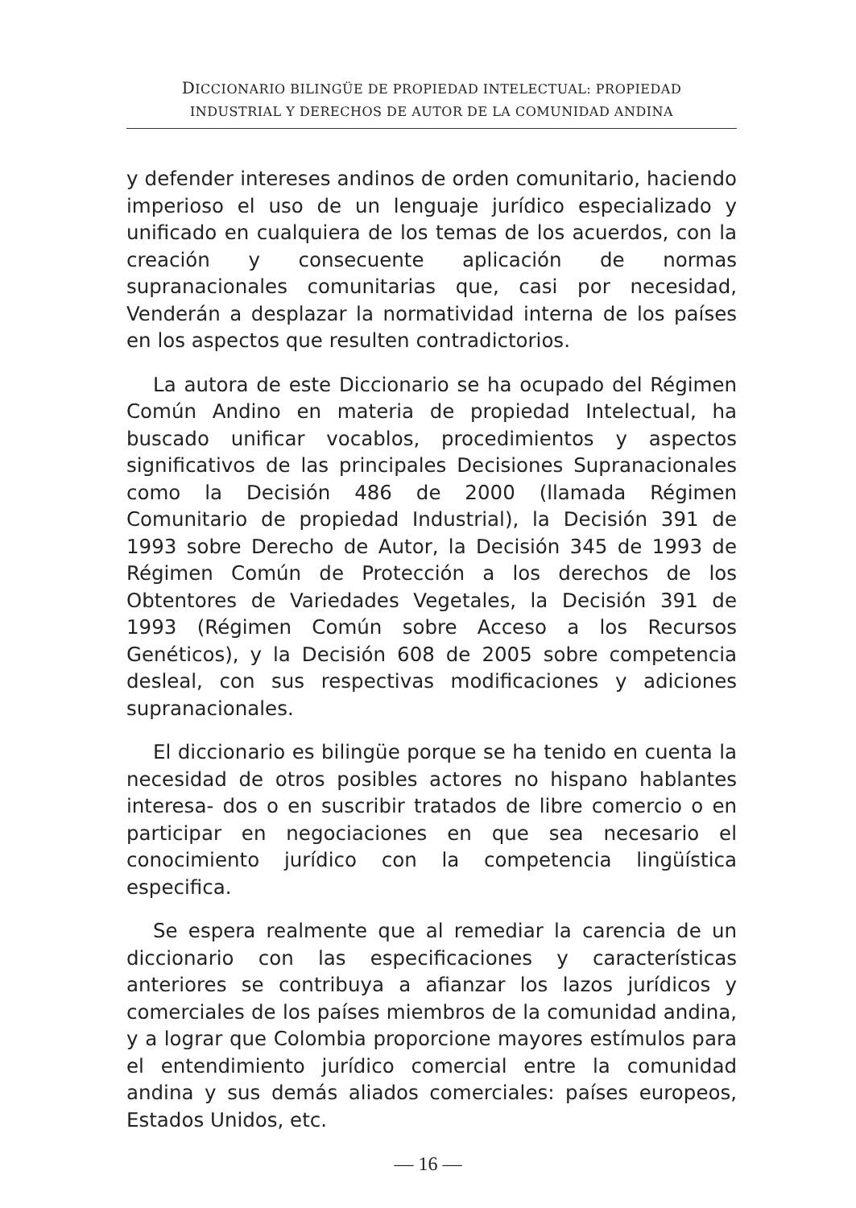DICCIONARIO BILINGÜE DE PROPIEDAD INTELECTUAL: PROPIEDAD
INDUSTRIAL Y DERECHOS DE AUTOR DE LA COMUNIDAD ANDINA
y defender intereses andinos de orden comunitario, haciendo imperioso el uso de un lenguaje jurídico especializado y unificado en cualquiera de los temas de los acuerdos, con la creación y consecuente aplicación de normas supranacionales comunitarias que, casi por necesidad, Venderán a desplazar la normatividad interna de los países en los aspectos que resulten contradictorios.
La autora de este Diccionario se ha ocupado del Régimen Común Andino en materia de propiedad Intelectual, ha buscado unificar vocablos, procedimientos y aspectos significativos de las principales Decisiones Supranacionales como la Decisión 486 de 2000 (llamada Régimen Comunitario de propiedad Industrial), la Decisión 391 de 1993 sobre Derecho de Autor, la Decisión 345 de 1993 de Régimen Común de Protección a los derechos de los Obtentores de Variedades Vegetales, la Decisión 391 de 1993 (Régimen Común sobre Acceso a los Recursos Genéticos), y la Decisión 608 de 2005 sobre competencia desleal, con sus respectivas modificaciones y adiciones supranacionales.
El diccionario es bilingüe porque se ha tenido en cuenta la necesidad de otros posibles actores no hispano hablantes interesa- dos o en suscribir tratados de libre comercio o en participar en negociaciones en que sea necesario el conocimiento jurídico con la competencia lingüística especifica.
Se espera realmente que al remediar la carencia de un diccionario con las especificaciones y características anteriores se contribuya a afianzar los lazos jurídicos y comerciales de los países miembros de la comunidad andina, y a lograr que Colombia proporcione mayores estímulos para el entendimiento jurídico comercial entre la comunidad andina y sus demás aliados comerciales: países europeos, Estados Unidos, etc.
— 16 —